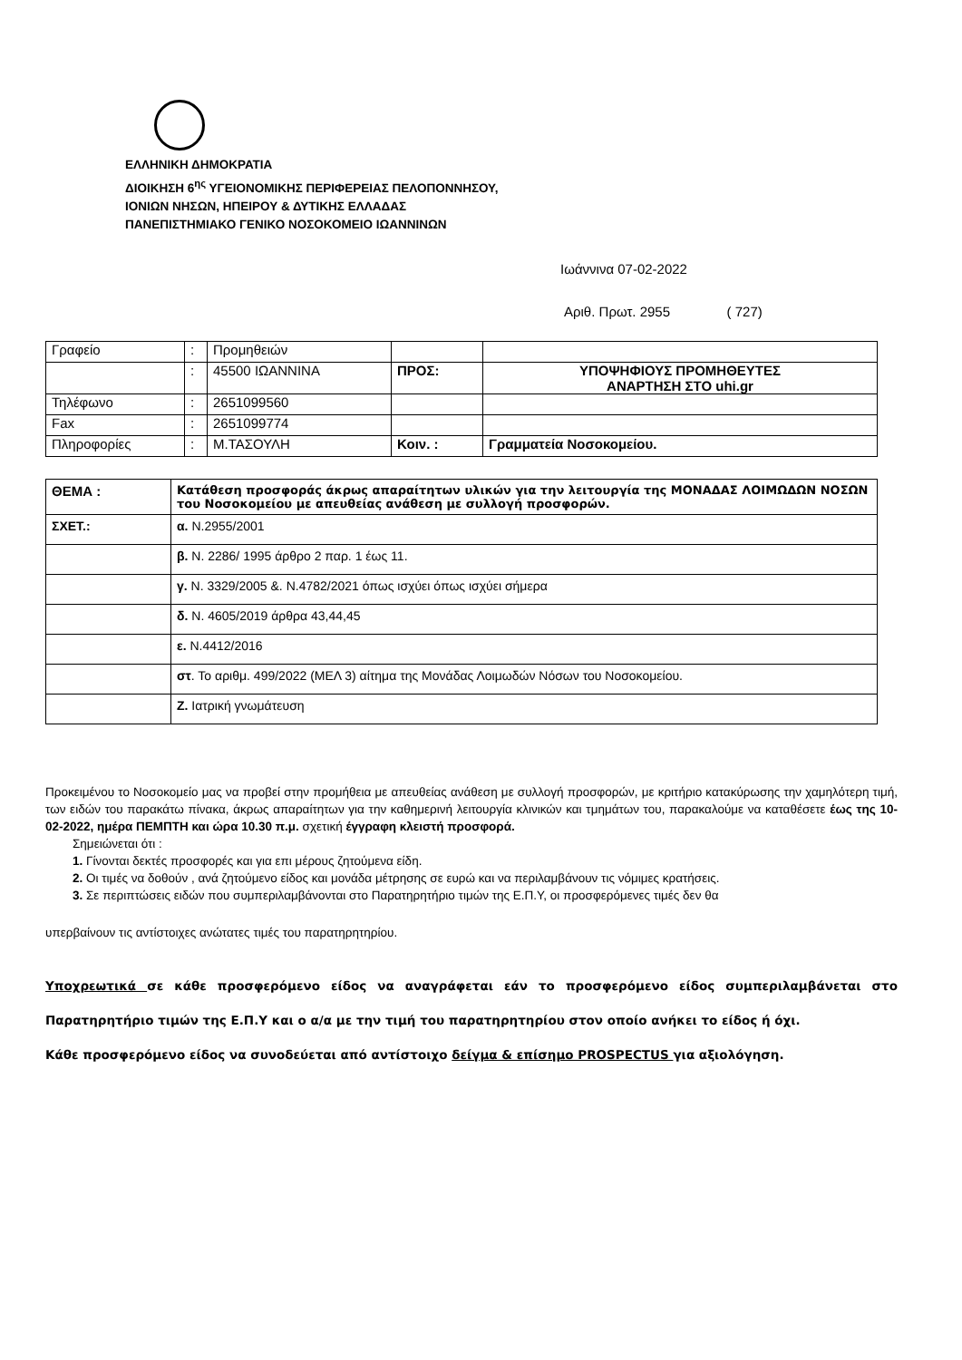ΕΛΛΗΝΙΚΗ ΔΗΜΟΚΡΑΤΙΑ
ΔΙΟΙΚΗΣΗ 6<sup>ης</sup> ΥΓΕΙΟΝΟΜΙΚΗΣ ΠΕΡΙΦΕΡΕΙΑΣ ΠΕΛΟΠΟΝΝΗΣΟΥ,
ΙΟΝΙΩΝ ΝΗΣΩΝ, ΗΠΕΙΡΟΥ & ΔΥΤΙΚΗΣ ΕΛΛΑΔΑΣ
ΠΑΝΕΠΙΣΤΗΜΙΑΚΟ ΓΕΝΙΚΟ ΝΟΣΟΚΟΜΕΙΟ ΙΩΑΝΝΙΝΩΝ
Ιωάννινα 07-02-2022
Αριθ. Πρωτ. 2955 ( 727)
| Γραφείο | : | Προμηθειών | | |
| | : | 45500 ΙΩΑΝΝΙΝΑ | ΠΡΟΣ: | ΥΠΟΨΗΦΙΟΥΣ ΠΡΟΜΗΘΕΥΤΕΣ ΑΝΑΡΤΗΣΗ ΣΤΟ uhi.gr |
| Τηλέφωνο | : | 2651099560 | | |
| Fax | : | 2651099774 | | |
| Πληροφορίες | : | Μ.ΤΑΣΟΥΛΗ | Κοιν. : | Γραμματεία Νοσοκομείου. |
| ΘΕΜΑ : | Κατάθεση προσφοράς άκρως απαραίτητων υλικών για την λειτουργία της ΜΟΝΑΔΑΣ ΛΟΙΜΩΔΩΝ ΝΟΣΩΝ του Νοσοκομείου με απευθείας ανάθεση με συλλογή προσφορών. |
| ΣΧΕΤ.: | α. Ν.2955/2001 |
| | β. Ν. 2286/ 1995 άρθρο 2 παρ. 1 έως 11. |
| | γ. Ν. 3329/2005 &. Ν.4782/2021 όπως ισχύει όπως ισχύει σήμερα |
| | δ. Ν. 4605/2019 άρθρα 43,44,45 |
| | ε. Ν.4412/2016 |
| | στ . Το αριθμ. 499/2022 (ΜΕΛ 3) αίτημα της Μονάδας Λοιμωδών Νόσων του Νοσοκομείου. |
| | Ζ. Ιατρική γνωμάτευση |
Προκειμένου το Νοσοκομείο μας να προβεί στην προμήθεια με απευθείας ανάθεση με συλλογή προσφορών, με κριτήριο κατακύρωσης την χαμηλότερη τιμή, των ειδών του παρακάτω πίνακα, άκρως απαραίτητων για την καθημερινή λειτουργία κλινικών και τμημάτων του, παρακαλούμε να καταθέσετε έως της 10-02-2022, ημέρα ΠΕΜΠΤΗ και ώρα 10.30 π.μ. σχετική έγγραφη κλειστή προσφορά.
Σημειώνεται ότι :
1. Γίνονται δεκτές προσφορές και για επι μέρους ζητούμενα είδη.
2. Οι τιμές να δοθούν , ανά ζητούμενο είδος και μονάδα μέτρησης σε ευρώ και να περιλαμβάνουν τις νόμιμες κρατήσεις.
3. Σε περιπτώσεις ειδών που συμπεριλαμβάνονται στο Παρατηρητήριο τιμών της Ε.Π.Υ, οι προσφερόμενες τιμές δεν θα
υπερβαίνουν τις αντίστοιχες ανώτατες τιμές του παρατηρητηρίου.
Υποχρεωτικά σε κάθε προσφερόμενο είδος να αναγράφεται εάν το προσφερόμενο είδος συμπεριλαμβάνεται στο Παρατηρητήριο τιμών της Ε.Π.Υ και ο α/α με την τιμή του παρατηρητηρίου στον οποίο ανήκει το είδος ή όχι.
Κάθε προσφερόμενο είδος να συνοδεύεται από αντίστοιχο δείγμα & επίσημο PROSPECTUS για αξιολόγηση.